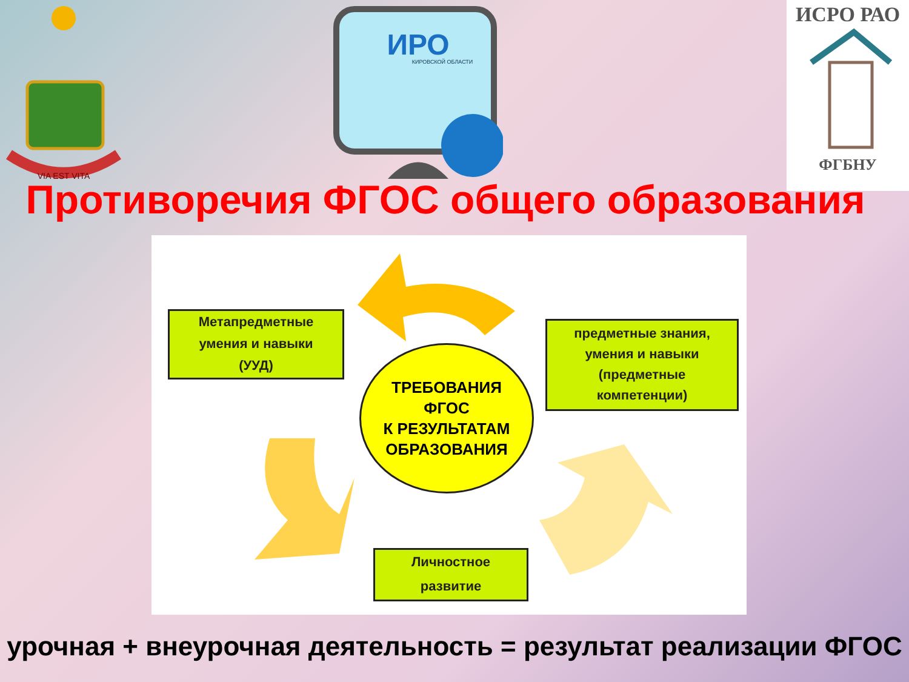VIA EST VITA
ИРО
КИРОВСКОЙ ОБЛАСТИ
ИСРО РАО
ФГБНУ
Противоречия ФГОС общего образования
Метапредметные
умения и навыки
(УУД)
предметные знания,
умения и навыки
(предметные
компетенции)
ТРЕБОВАНИЯ
ФГОС
К РЕЗУЛЬТАТАМ
ОБРАЗОВАНИЯ
Личностное
развитие
урочная + внеурочная деятельность = результат реализации ФГОС